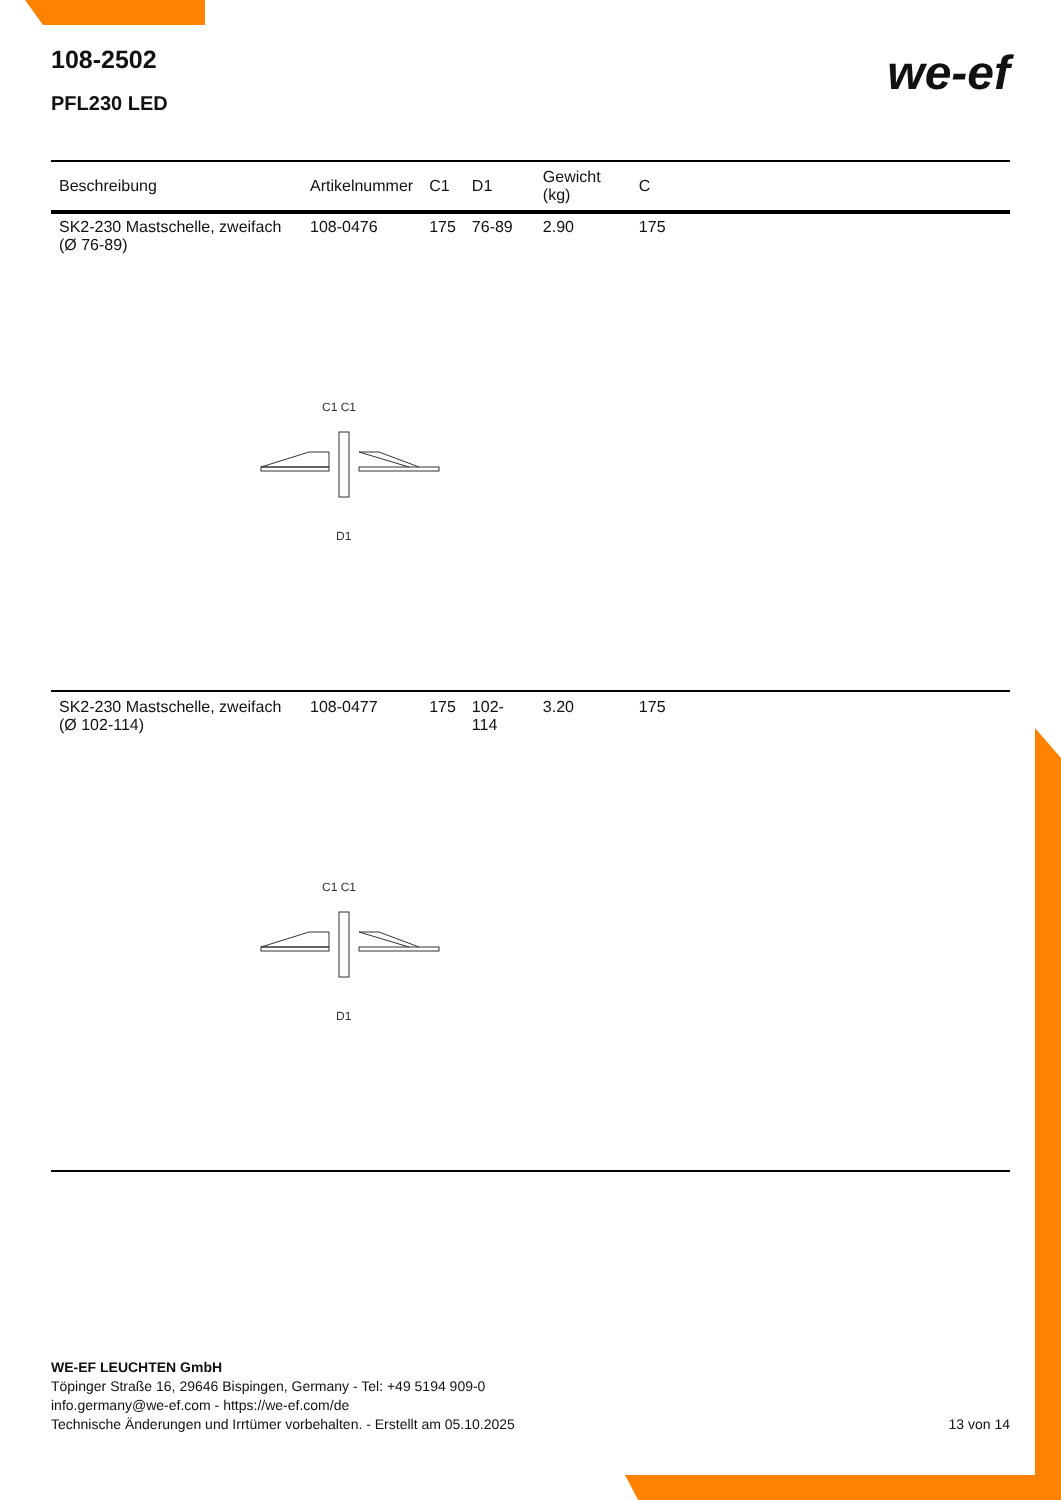108-2502
PFL230 LED
we-ef
| Beschreibung | Artikelnummer | C1 | D1 | Gewicht (kg) | C |
| --- | --- | --- | --- | --- | --- |
| SK2-230 Mastschelle, zweifach (Ø 76-89) | 108-0476 | 175 | 76-89 | 2.90 | 175 |
| C1 C1 D1 | | | | | |
| SK2-230 Mastschelle, zweifach (Ø 102-114) | 108-0477 | 175 | 102-114 | 3.20 | 175 |
| C1 C1 D1 | | | | | |
WE-EF LEUCHTEN GmbH
Töpinger Straße 16, 29646 Bispingen, Germany - Tel: +49 5194 909-0
info.germany@we-ef.com - https://we-ef.com/de
Technische Änderungen und Irrtümer vorbehalten. - Erstellt am 05.10.2025
13 von 14